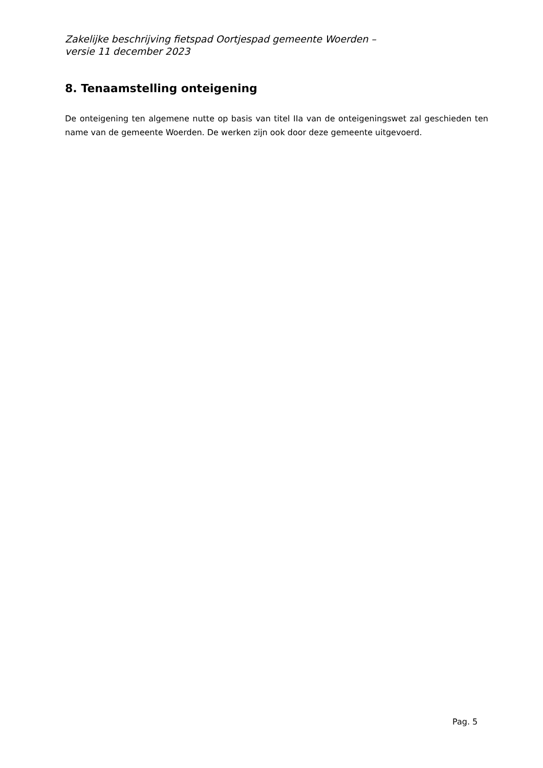Zakelijke beschrijving fietspad Oortjespad gemeente Woerden –
versie 11 december 2023
8. Tenaamstelling onteigening
De onteigening ten algemene nutte op basis van titel IIa van de onteigeningswet zal geschieden ten name van de gemeente Woerden. De werken zijn ook door deze gemeente uitgevoerd.
Pag. 5